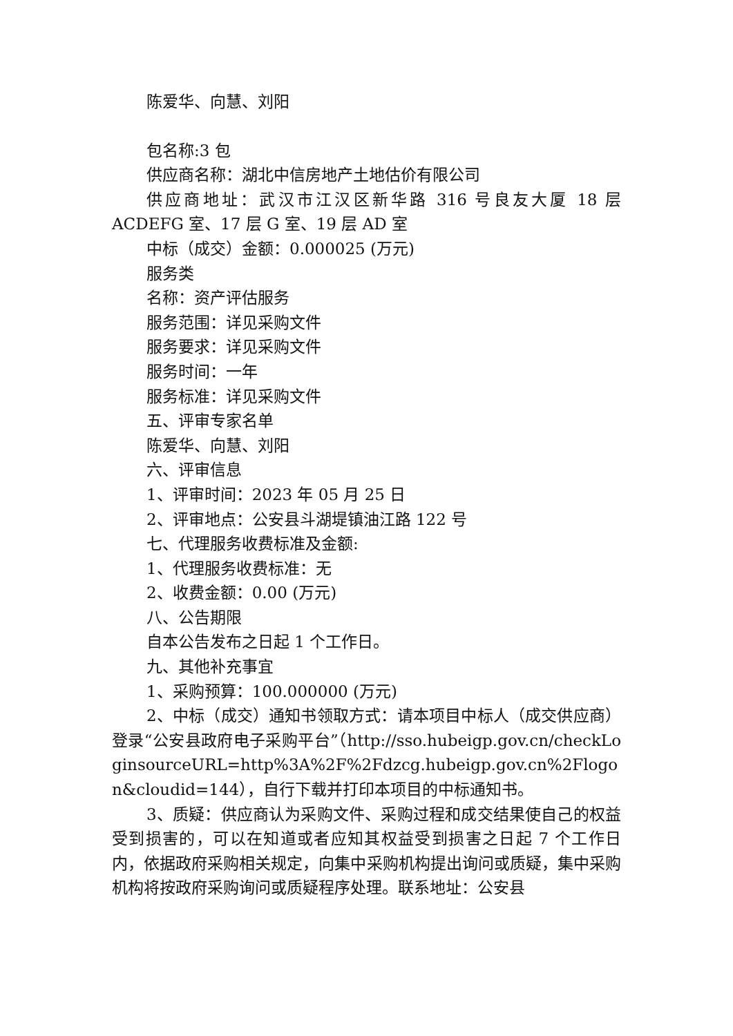陈爱华、向慧、刘阳
包名称:3 包
供应商名称：湖北中信房地产土地估价有限公司
供应商地址：武汉市江汉区新华路 316 号良友大厦 18 层 ACDEFG 室、17 层 G 室、19 层 AD 室
中标（成交）金额：0.000025 (万元)
服务类
名称：资产评估服务
服务范围：详见采购文件
服务要求：详见采购文件
服务时间：一年
服务标准：详见采购文件
五、评审专家名单
陈爱华、向慧、刘阳
六、评审信息
1、评审时间：2023 年 05 月 25 日
2、评审地点：公安县斗湖堤镇油江路 122 号
七、代理服务收费标准及金额:
1、代理服务收费标准：无
2、收费金额：0.00 (万元)
八、公告期限
自本公告发布之日起 1 个工作日。
九、其他补充事宜
1、采购预算：100.000000 (万元)
2、中标（成交）通知书领取方式：请本项目中标人（成交供应商）登录“公安县政府电子采购平台”（http://sso.hubeigp.gov.cn/checkLoginsourceURL=http%3A%2F%2Fdzcg.hubeigp.gov.cn%2Flogon&cloudid=144），自行下载并打印本项目的中标通知书。
3、质疑：供应商认为采购文件、采购过程和成交结果使自己的权益受到损害的，可以在知道或者应知其权益受到损害之日起 7 个工作日内，依据政府采购相关规定，向集中采购机构提出询问或质疑，集中采购机构将按政府采购询问或质疑程序处理。联系地址：公安县